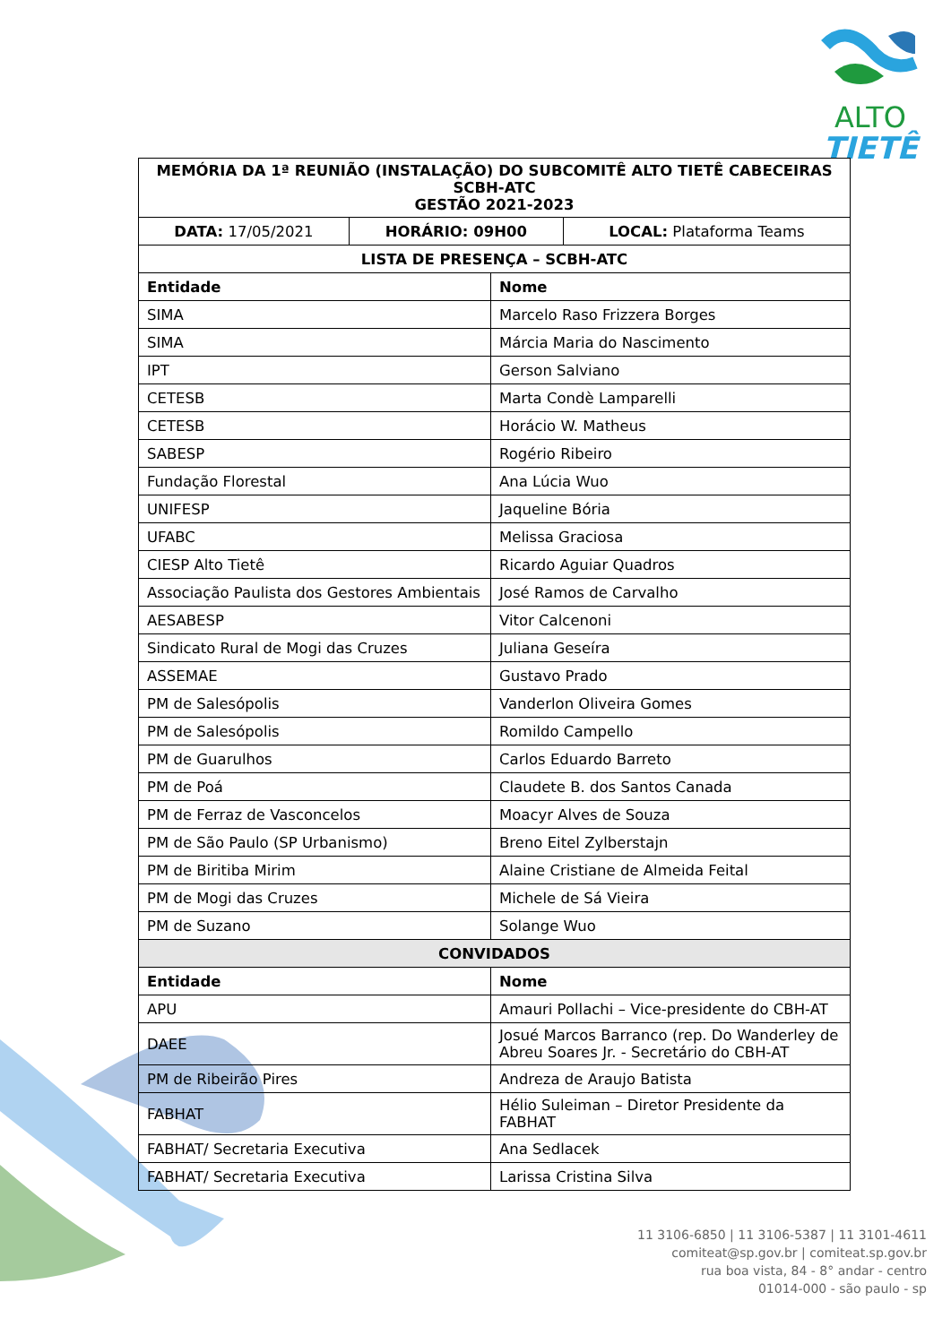ALTO
TIETÊ
| MEMÓRIA DA 1ª REUNIÃO (INSTALAÇÃO) DO SUBCOMITÊ ALTO TIETÊ CABECEIRAS SCBH-ATC GESTÃO 2021-2023 | | |
| --- | --- | --- |
| DATA: 17/05/2021 | HORÁRIO: 09H00 | LOCAL: Plataforma Teams |
| LISTA DE PRESENÇA – SCBH-ATC | |
| --- | --- |
| Entidade | Nome |
| SIMA | Marcelo Raso Frizzera Borges |
| SIMA | Márcia Maria do Nascimento |
| IPT | Gerson Salviano |
| CETESB | Marta Condè Lamparelli |
| CETESB | Horácio W. Matheus |
| SABESP | Rogério Ribeiro |
| Fundação Florestal | Ana Lúcia Wuo |
| UNIFESP | Jaqueline Bória |
| UFABC | Melissa Graciosa |
| CIESP Alto Tietê | Ricardo Aguiar Quadros |
| Associação Paulista dos Gestores Ambientais | José Ramos de Carvalho |
| AESABESP | Vitor Calcenoni |
| Sindicato Rural de Mogi das Cruzes | Juliana Geseíra |
| ASSEMAE | Gustavo Prado |
| PM de Salesópolis | Vanderlon Oliveira Gomes |
| PM de Salesópolis | Romildo Campello |
| PM de Guarulhos | Carlos Eduardo Barreto |
| PM de Poá | Claudete B. dos Santos Canada |
| PM de Ferraz de Vasconcelos | Moacyr Alves de Souza |
| PM de São Paulo (SP Urbanismo) | Breno Eitel Zylberstajn |
| PM de Biritiba Mirim | Alaine Cristiane de Almeida Feital |
| PM de Mogi das Cruzes | Michele de Sá Vieira |
| PM de Suzano | Solange Wuo |
| CONVIDADOS | |
| Entidade | Nome |
| APU | Amauri Pollachi – Vice-presidente do CBH-AT |
| DAEE | Josué Marcos Barranco (rep. Do Wanderley de Abreu Soares Jr. - Secretário do CBH-AT |
| PM de Ribeirão Pires | Andreza de Araujo Batista |
| FABHAT | Hélio Suleiman – Diretor Presidente da FABHAT |
| FABHAT/ Secretaria Executiva | Ana Sedlacek |
| FABHAT/ Secretaria Executiva | Larissa Cristina Silva |
11 3106-6850 | 11 3106-5387 | 11 3101-4611
comiteat@sp.gov.br | comiteat.sp.gov.br
rua boa vista, 84 - 8° andar - centro
01014-000 - são paulo - sp